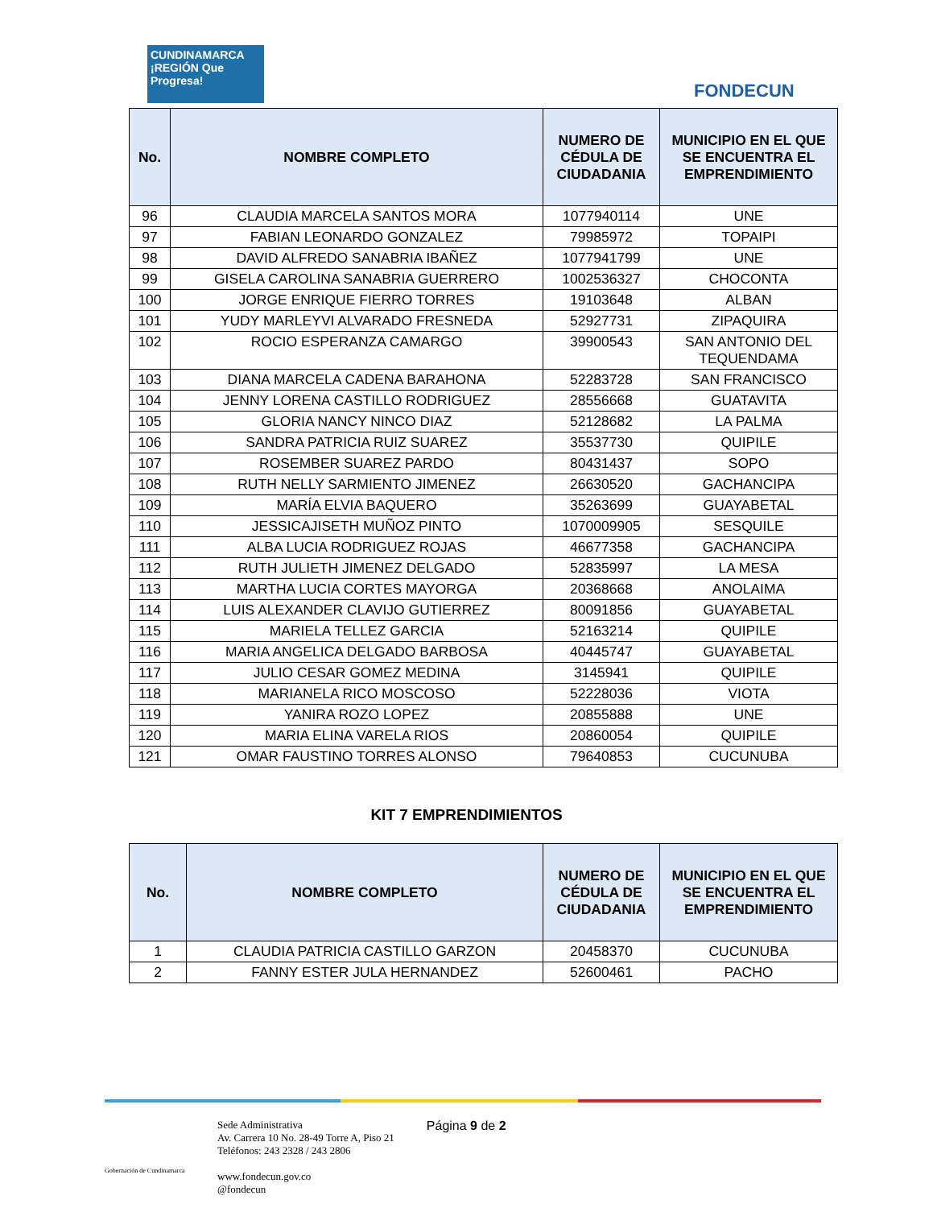CUNDINAMARCA ¡REGIÓN Que Progresa!
FONDECUN
| No. | NOMBRE COMPLETO | NUMERO DE CÉDULA DE CIUDADANIA | MUNICIPIO EN EL QUE SE ENCUENTRA EL EMPRENDIMIENTO |
| --- | --- | --- | --- |
| 96 | CLAUDIA MARCELA SANTOS MORA | 1077940114 | UNE |
| 97 | FABIAN LEONARDO GONZALEZ | 79985972 | TOPAIPI |
| 98 | DAVID ALFREDO SANABRIA IBAÑEZ | 1077941799 | UNE |
| 99 | GISELA CAROLINA SANABRIA GUERRERO | 1002536327 | CHOCONTA |
| 100 | JORGE ENRIQUE FIERRO TORRES | 19103648 | ALBAN |
| 101 | YUDY MARLEYVI ALVARADO FRESNEDA | 52927731 | ZIPAQUIRA |
| 102 | ROCIO ESPERANZA CAMARGO | 39900543 | SAN ANTONIO DEL TEQUENDAMA |
| 103 | DIANA MARCELA CADENA BARAHONA | 52283728 | SAN FRANCISCO |
| 104 | JENNY LORENA CASTILLO RODRIGUEZ | 28556668 | GUATAVITA |
| 105 | GLORIA NANCY NINCO DIAZ | 52128682 | LA PALMA |
| 106 | SANDRA PATRICIA RUIZ SUAREZ | 35537730 | QUIPILE |
| 107 | ROSEMBER SUAREZ PARDO | 80431437 | SOPO |
| 108 | RUTH NELLY SARMIENTO JIMENEZ | 26630520 | GACHANCIPA |
| 109 | MARÍA ELVIA BAQUERO | 35263699 | GUAYABETAL |
| 110 | JESSICAJISETH MUÑOZ PINTO | 1070009905 | SESQUILE |
| 111 | ALBA LUCIA RODRIGUEZ ROJAS | 46677358 | GACHANCIPA |
| 112 | RUTH JULIETH JIMENEZ DELGADO | 52835997 | LA MESA |
| 113 | MARTHA LUCIA CORTES MAYORGA | 20368668 | ANOLAIMA |
| 114 | LUIS ALEXANDER CLAVIJO GUTIERREZ | 80091856 | GUAYABETAL |
| 115 | MARIELA TELLEZ GARCIA | 52163214 | QUIPILE |
| 116 | MARIA ANGELICA DELGADO BARBOSA | 40445747 | GUAYABETAL |
| 117 | JULIO CESAR GOMEZ MEDINA | 3145941 | QUIPILE |
| 118 | MARIANELA RICO MOSCOSO | 52228036 | VIOTA |
| 119 | YANIRA ROZO LOPEZ | 20855888 | UNE |
| 120 | MARIA ELINA VARELA RIOS | 20860054 | QUIPILE |
| 121 | OMAR FAUSTINO TORRES ALONSO | 79640853 | CUCUNUBA |
KIT 7 EMPRENDIMIENTOS
| No. | NOMBRE COMPLETO | NUMERO DE CÉDULA DE CIUDADANIA | MUNICIPIO EN EL QUE SE ENCUENTRA EL EMPRENDIMIENTO |
| --- | --- | --- | --- |
| 1 | CLAUDIA PATRICIA CASTILLO GARZON | 20458370 | CUCUNUBA |
| 2 | FANNY ESTER JULA HERNANDEZ | 52600461 | PACHO |
Gobernación de Cundinamarca
Sede Administrativa
Av. Carrera 10 No. 28-49 Torre A, Piso 21
Teléfonos: 243 2328 / 243 2806
www.fondecun.gov.co
@fondecun
Página 9 de 2